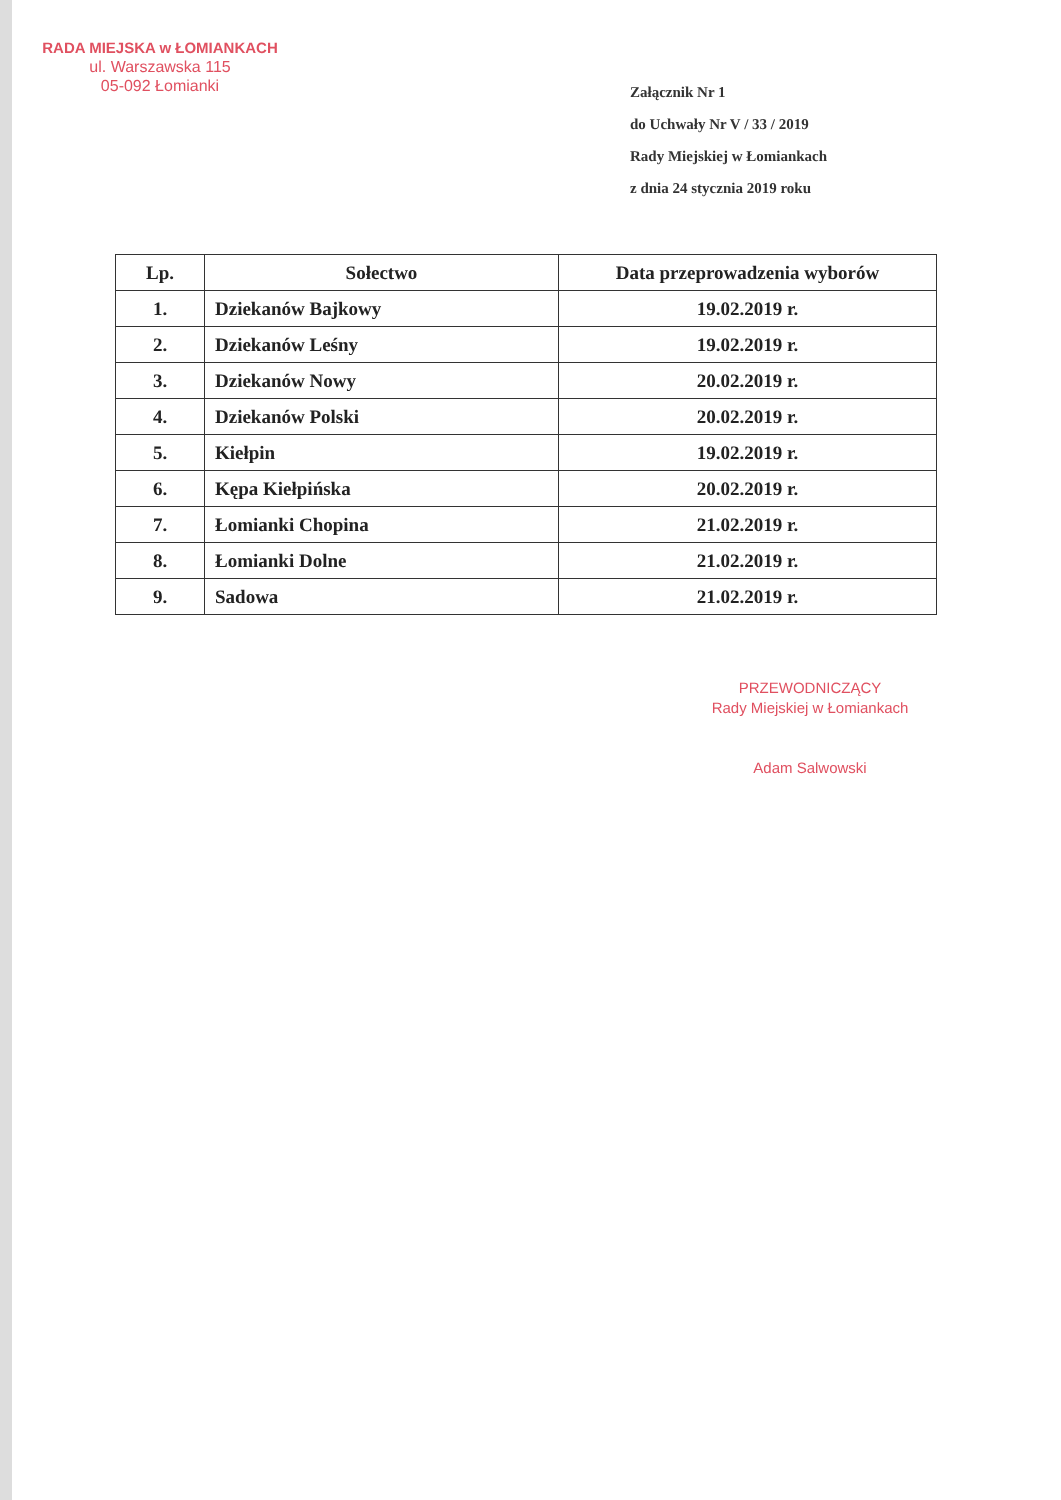RADA MIEJSKA w ŁOMIANKACH
ul. Warszawska 115
05-092 Łomianki
Załącznik Nr 1
do Uchwały Nr V / 33 / 2019
Rady Miejskiej w Łomiankach
z dnia 24 stycznia 2019 roku
| Lp. | Sołectwo | Data przeprowadzenia wyborów |
| --- | --- | --- |
| 1. | Dziekanów Bajkowy | 19.02.2019 r. |
| 2. | Dziekanów Leśny | 19.02.2019 r. |
| 3. | Dziekanów Nowy | 20.02.2019 r. |
| 4. | Dziekanów Polski | 20.02.2019 r. |
| 5. | Kiełpin | 19.02.2019 r. |
| 6. | Kępa Kiełpińska | 20.02.2019 r. |
| 7. | Łomianki Chopina | 21.02.2019 r. |
| 8. | Łomianki Dolne | 21.02.2019 r. |
| 9. | Sadowa | 21.02.2019 r. |
PRZEWODNICZĄCY
Rady Miejskiej w Łomiankach
Adam Salwowski